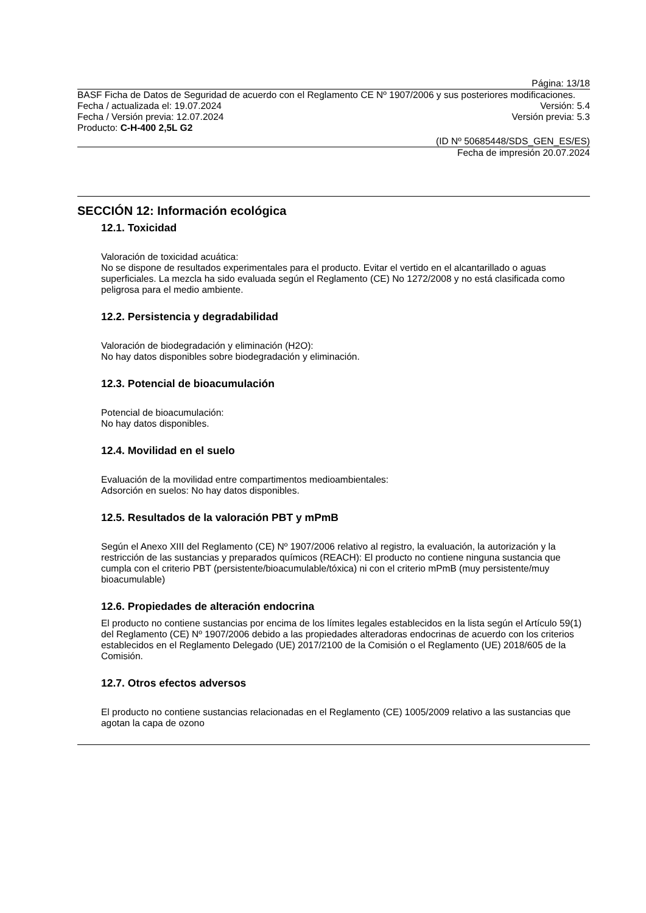Página: 13/18
BASF Ficha de Datos de Seguridad de acuerdo con el Reglamento CE Nº 1907/2006 y sus posteriores modificaciones.
Fecha / actualizada el: 19.07.2024 Versión: 5.4
Fecha / Versión previa: 12.07.2024 Versión previa: 5.3
Producto: C-H-400 2,5L G2
(ID Nº 50685448/SDS_GEN_ES/ES)
Fecha de impresión 20.07.2024
SECCIÓN 12: Información ecológica
12.1. Toxicidad
Valoración de toxicidad acuática:
No se dispone de resultados experimentales para el producto. Evitar el vertido en el alcantarillado o aguas superficiales. La mezcla ha sido evaluada según el Reglamento (CE) No 1272/2008 y no está clasificada como peligrosa para el medio ambiente.
12.2. Persistencia y degradabilidad
Valoración de biodegradación y eliminación (H2O):
No hay datos disponibles sobre biodegradación y eliminación.
12.3. Potencial de bioacumulación
Potencial de bioacumulación:
No hay datos disponibles.
12.4. Movilidad en el suelo
Evaluación de la movilidad entre compartimentos medioambientales:
Adsorción en suelos: No hay datos disponibles.
12.5. Resultados de la valoración PBT y mPmB
Según el Anexo XIII del Reglamento (CE) Nº 1907/2006 relativo al registro, la evaluación, la autorización y la restricción de las sustancias y preparados químicos (REACH): El producto no contiene ninguna sustancia que cumpla con el criterio PBT (persistente/bioacumulable/tóxica) ni con el criterio mPmB (muy persistente/muy bioacumulable)
12.6. Propiedades de alteración endocrina
El producto no contiene sustancias por encima de los límites legales establecidos en la lista según el Artículo 59(1) del Reglamento (CE) Nº 1907/2006 debido a las propiedades alteradoras endocrinas de acuerdo con los criterios establecidos en el Reglamento Delegado (UE) 2017/2100 de la Comisión o el Reglamento (UE) 2018/605 de la Comisión.
12.7. Otros efectos adversos
El producto no contiene sustancias relacionadas en el Reglamento (CE) 1005/2009 relativo a las sustancias que agotan la capa de ozono